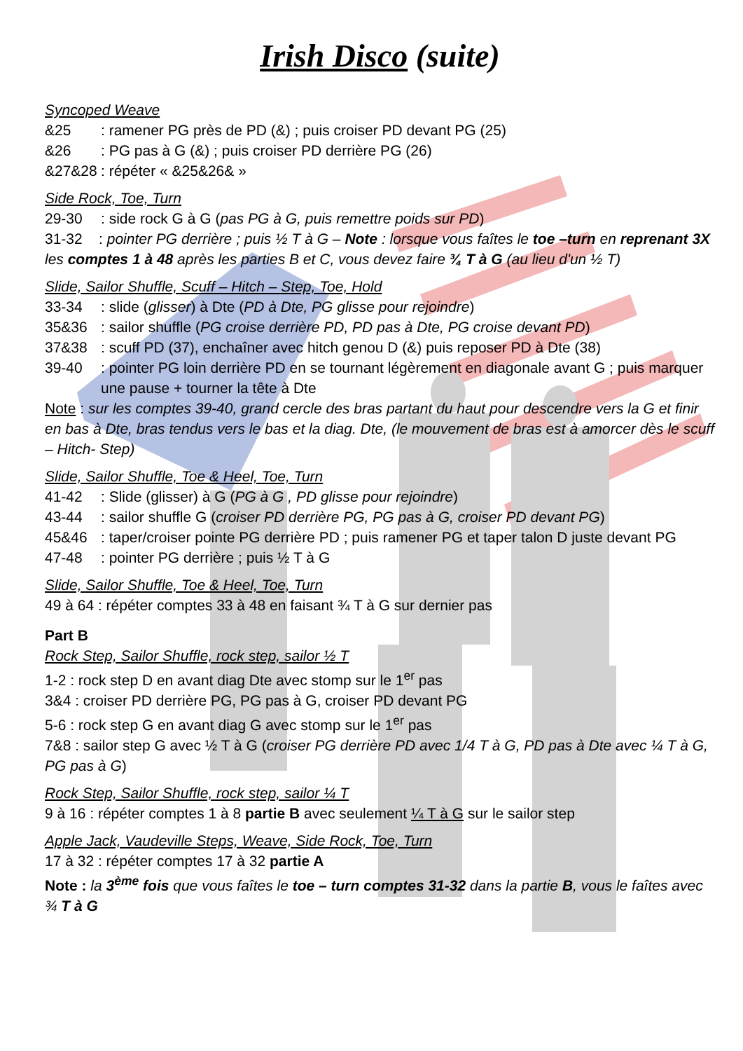Irish Disco (suite)
Syncoped Weave
&25: ramener PG près de PD (&) ; puis croiser PD devant PG (25)
&26: PG pas à G (&) ; puis croiser PD derrière PG (26)
&27&28: répéter « &25&26& »
Side Rock, Toe, Turn
29-30: side rock G à G (pas PG à G, puis remettre poids sur PD)
31-32 : pointer PG derrière ; puis ½ T à G – Note : lorsque vous faîtes le toe –turn en reprenant 3X les comptes 1 à 48 après les parties B et C, vous devez faire ¾ T à G (au lieu d'un ½ T)
Slide, Sailor Shuffle, Scuff – Hitch – Step, Toe, Hold
33-34: slide (glisser) à Dte (PD à Dte, PG glisse pour rejoindre)
35&36: sailor shuffle (PG croise derrière PD, PD pas à Dte, PG croise devant PD)
37&38: scuff PD (37), enchaîner avec hitch genou D (&) puis reposer PD à Dte (38)
39-40: pointer PG loin derrière PD en se tournant légèrement en diagonale avant G ; puis marquer une pause + tourner la tête à Dte
Note : sur les comptes 39-40, grand cercle des bras partant du haut pour descendre vers la G et finir en bas à Dte, bras tendus vers le bas et la diag. Dte, (le mouvement de bras est à amorcer dès le scuff – Hitch- Step)
Slide, Sailor Shuffle, Toe & Heel, Toe, Turn
41-42: Slide (glisser) à G (PG à G , PD glisse pour rejoindre)
43-44: sailor shuffle G (croiser PD derrière PG, PG pas à G, croiser PD devant PG)
45&46: taper/croiser pointe PG derrière PD ; puis ramener PG et taper talon D juste devant PG
47-48: pointer PG derrière ; puis ½ T à G
Slide, Sailor Shuffle, Toe & Heel, Toe, Turn
49 à 64 : répéter comptes 33 à 48 en faisant ¾ T à G sur dernier pas
Part B
Rock Step, Sailor Shuffle, rock step, sailor ½ T
1-2 : rock step D en avant diag Dte avec stomp sur le 1<sup>er</sup> pas
3&4 : croiser PD derrière PG, PG pas à G, croiser PD devant PG
5-6 : rock step G en avant diag G avec stomp sur le 1<sup>er</sup> pas
7&8 : sailor step G avec ½ T à G (croiser PG derrière PD avec 1/4 T à G, PD pas à Dte avec ¼ T à G, PG pas à G)
Rock Step, Sailor Shuffle, rock step, sailor ¼ T
9 à 16 : répéter comptes 1 à 8 partie B avec seulement ¼ T à G sur le sailor step
Apple Jack, Vaudeville Steps, Weave, Side Rock, Toe, Turn
17 à 32 : répéter comptes 17 à 32 partie A
Note : la 3<sup>ème</sup> fois que vous faîtes le toe – turn comptes 31-32 dans la partie B, vous le faîtes avec ¾ T à G